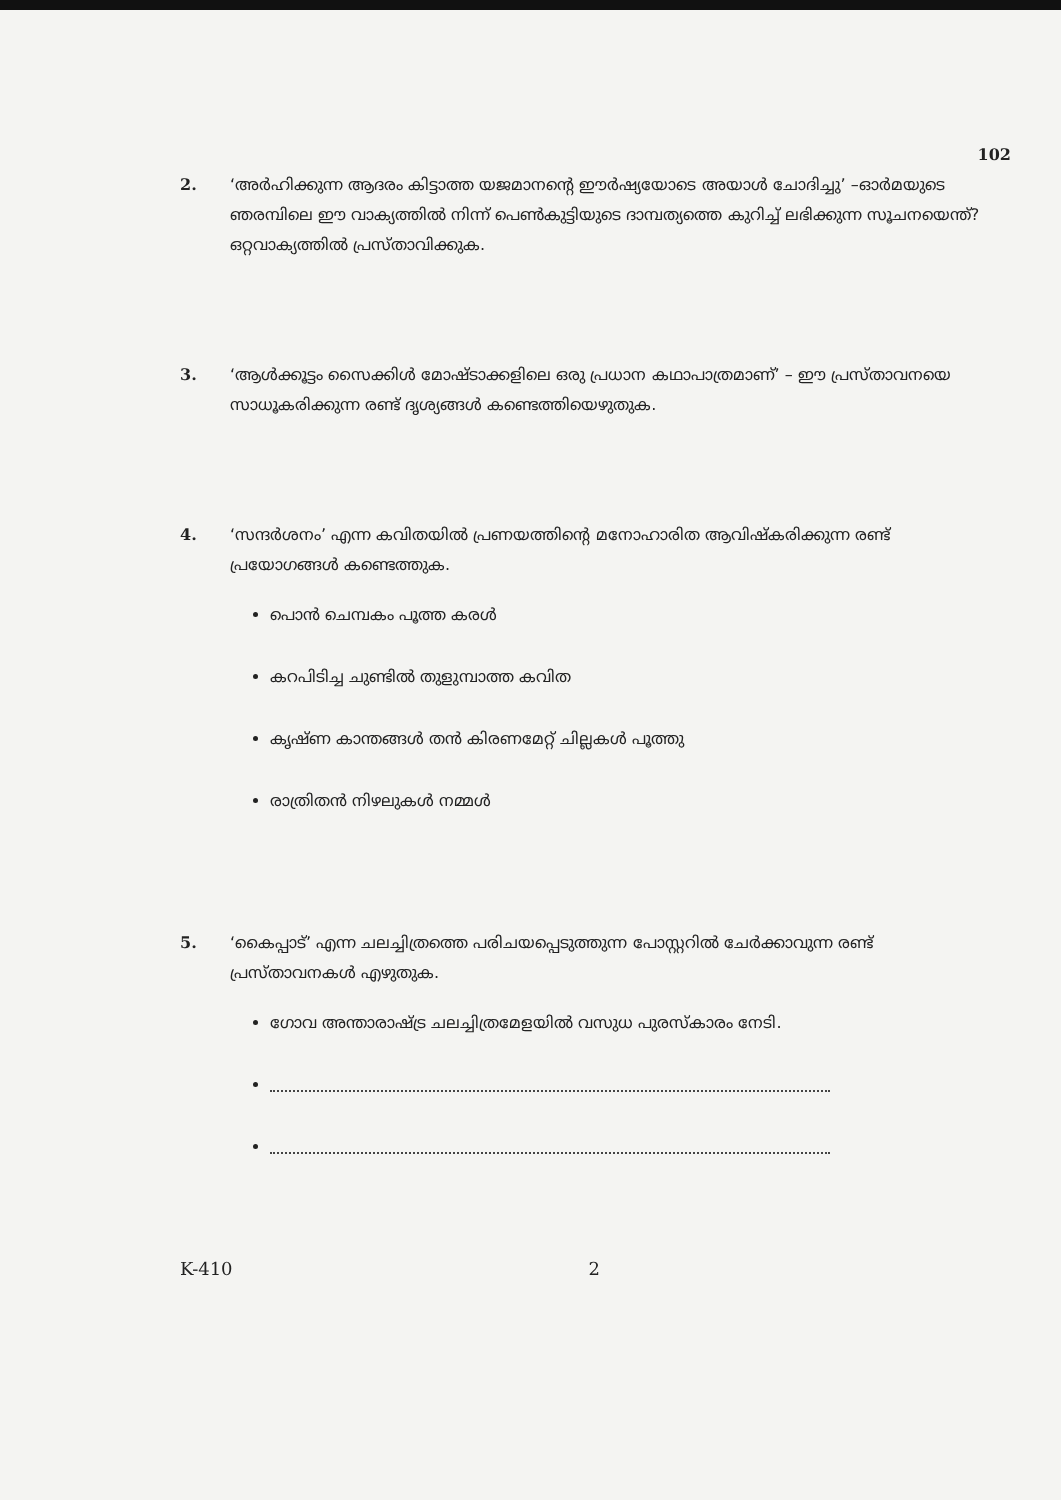102
2. ‘അർഹിക്കുന്ന ആദരം കിട്ടാത്ത യജമാനന്റെ ഈർഷ്യയോടെ അയാൾ ചോദിച്ചു’ –ഓർമയുടെ ഞരമ്പിലെ ഈ വാക്യത്തിൽ നിന്ന് പെൺകുട്ടിയുടെ ദാമ്പത്യത്തെ കുറിച്ച് ലഭിക്കുന്ന സൂചനയെന്ത്? ഒറ്റവാക്യത്തിൽ പ്രസ്താവിക്കുക.
3. ‘ആൾക്കൂട്ടം സൈക്കിൾ മോഷ്ടാക്കളിലെ ഒരു പ്രധാന കഥാപാത്രമാണ്’ – ഈ പ്രസ്താവനയെ സാധൂകരിക്കുന്ന രണ്ട് ദൃശ്യങ്ങൾ കണ്ടെത്തിയെഴുതുക.
4. ‘സന്ദർശനം’ എന്ന കവിതയിൽ പ്രണയത്തിന്റെ മനോഹാരിത ആവിഷ്കരിക്കുന്ന രണ്ട് പ്രയോഗങ്ങൾ കണ്ടെത്തുക.
പൊൻ ചെമ്പകം പൂത്ത കരൾ
കറപിടിച്ച ചുണ്ടിൽ തുളുമ്പാത്ത കവിത
കൃഷ്ണ കാന്തങ്ങൾ തൻ കിരണമേറ്റ് ചില്ലകൾ പൂത്തു
രാത്രിതൻ നിഴലുകൾ നമ്മൾ
5. ‘കൈപ്പാട്’ എന്ന ചലച്ചിത്രത്തെ പരിചയപ്പെടുത്തുന്ന പോസ്റ്ററിൽ ചേർക്കാവുന്ന രണ്ട് പ്രസ്താവനകൾ എഴുതുക.
ഗോവ അന്താരാഷ്ട്ര ചലച്ചിത്രമേളയിൽ വസുധ പുരസ്കാരം നേടി.
K-410 2